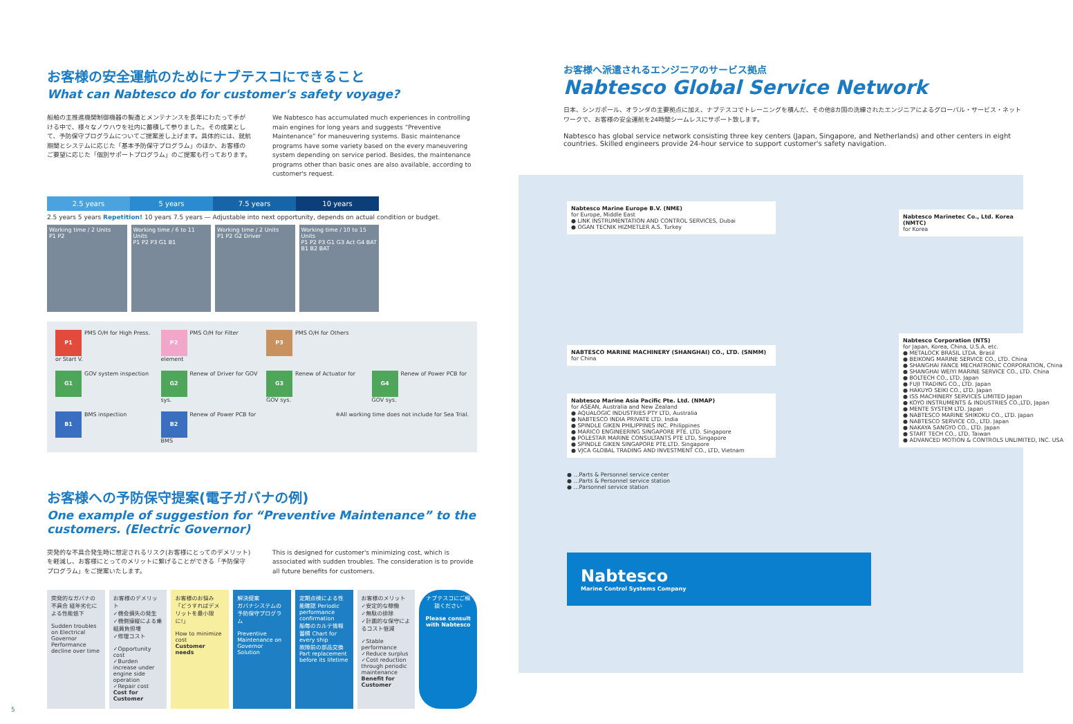お客様の安全運航のためにナブテスコにできること
What can Nabtesco do for customer's safety voyage?
船舶の主推進機関制御機器の製造とメンテナンスを長年にわたって手がける中で、様々なノウハウを社内に蓄積して参りました。その成果として、予防保守プログラムについてご提案差し上げます。具体的には、就航期間とシステムに応じた「基本予防保守プログラム」のほか、お客様のご要望に応じた「個別サポートプログラム」のご提案も行っております。
We Nabtesco has accumulated much experiences in controlling main engines for long years and suggests “Preventive Maintenance” for maneuvering systems. Basic maintenance programs have some variety based on the every maneuvering system depending on service period. Besides, the maintenance programs other than basic ones are also available, according to customer's request.
2.5 years 5 years 7.5 years 10 years
2.5 years 5 years Repetition! 10 years 7.5 years — Adjustable into next opportunity, depends on actual condition or budget.
Working time / 2 Units
P1 P2
Working time / 6 to 11 Units
P1 P2 P3 G1 B1
Working time / 2 Units
P1 P2 G2 Driver
Working time / 10 to 15 Units
P1 P2 P3 G1 G3 Act G4 BAT B1 B2 BAT
P1 PMS O/H for High Press. or Start V.
P2 PMS O/H for Filter element
P3 PMS O/H for Others
G1 GOV system inspection
G2 Renew of Driver for GOV sys.
G3 Renew of Actuator for GOV sys.
G4 Renew of Power PCB for GOV sys.
B1 BMS inspection
B2 Renew of Power PCB for BMS
※All working time does not include for Sea Trial.
お客様への予防保守提案(電子ガバナの例)
One example of suggestion for “Preventive Maintenance” to the customers. (Electric Governor)
突発的な不具合発生時に想定されるリスク(お客様にとってのデメリット)を軽減し、お客様にとってのメリットに繋げることができる「予防保守プログラム」をご提案いたします。
This is designed for customer's minimizing cost, which is associated with sudden troubles. The consideration is to provide all future benefits for customers.
突発的なガバナの不具合 経年劣化による性能低下
Sudden troubles on Electrical Governor Performance decline over time
お客様のデメリット
✓機会損失の発生
✓機側操縦による乗組員負担増
✓修理コスト
✓Opportunity cost
✓Burden increase under engine side operation
✓Repair cost
Cost for Customer
お客様のお悩み
「どうすればデメリットを最小限に!」
How to minimize cost
Customer needs
解決提案
ガバナシステムの予防保守プログラム
Preventive Maintenance on Governor
Solution
定期点検による性能確認 Periodic performance confirmation
船毎のカルテ情報蓄積 Chart for every ship
故障前の部品交換 Part replacement before its lifetime
お客様のメリット
✓安定的な稼働
✓無駄の排除
✓計画的な保守によるコスト低減
✓Stable performance
✓Reduce surplus
✓Cost reduction through periodic maintenance
Benefit for Customer
ナブテスコにご相談ください
Please consult with Nabtesco
5
お客様へ派遣されるエンジニアのサービス拠点
Nabtesco Global Service Network
日本、シンガポール、オランダの主要拠点に加え、ナブテスコでトレーニングを積んだ、その他8カ国の洗練されたエンジニアによるグローバル・サービス・ネットワークで、お客様の安全運航を24時間シームレスにサポート致します。
Nabtesco has global service network consisting three key centers (Japan, Singapore, and Netherlands) and other centers in eight countries. Skilled engineers provide 24-hour service to support customer's safety navigation.
Nabtesco Marine Europe B.V. (NME)
for Europe, Middle East
● LINK INSTRUMENTATION AND CONTROL SERVICES, Dubai
● OGAN TECNIK HIZMETLER A.S. Turkey
NABTESCO MARINE MACHINERY (SHANGHAI) CO., LTD. (SNMM) for China
Nabtesco Marine Asia Pacific Pte. Ltd. (NMAP)
for ASEAN, Australia and New Zealand
● AQUALOGIC INDUSTRIES PTY LTD, Australia
● NABTESCO INDIA PRIVATE LTD. India
● SPINDLE GIKEN PHILIPPINES INC. Philippines
● MARICO ENGINEERING SINGAPORE PTE. LTD. Singapore
● POLESTAR MARINE CONSULTANTS PTE LTD, Singapore
● SPINDLE GIKEN SINGAPORE PTE.LTD. Singapore
● VJCA GLOBAL TRADING AND INVESTMENT CO., LTD, Vietnam
● …Parts & Personnel service center
● …Parts & Personnel service station
● …Parsonnel service station
Nabtesco
Marine Control Systems Company
Nabtesco Marinetec Co., Ltd. Korea (NMTC)
for Korea
Nabtesco Corporation (NTS)
for Japan, Korea, China, U.S.A. etc.
● METALOCK BRASIL LTDA. Brasil
● BEIKONG MARINE SERVICE CO., LTD. China
● SHANGHAI FANCE MECHATRONIC CORPORATION, China
● SHANGHAI WEIYI MARINE SERVICE CO., LTD. China
● BOLTECH CO., LTD. Japan
● FUJI TRADING CO., LTD. Japan
● HAKUYO SEIKI CO., LTD. Japan
● ISS MACHINERY SERVICES LIMITED Japan
● KOYO INSTRUMENTS & INDUSTRIES CO.,LTD, Japan
● MENTE SYSTEM LTD. Japan
● NABTESCO MARINE SHIKOKU CO., LTD. Japan
● NABTESCO SERVICE CO., LTD. Japan
● NAKAYA SANGYO CO., LTD. Japan
● START TECH CO., LTD. Taiwan
● ADVANCED MOTION & CONTROLS UNLIMITED, INC. USA